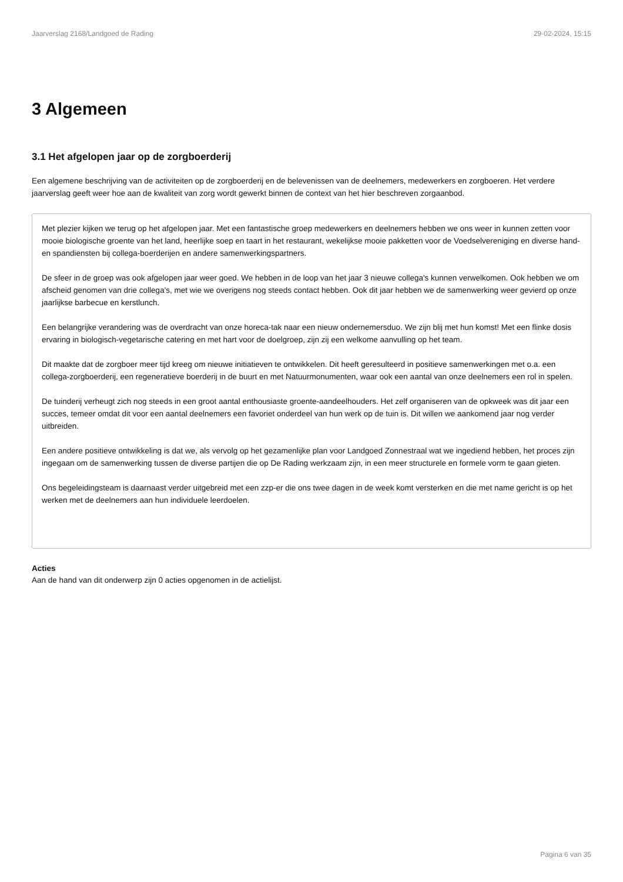Jaarverslag 2168/Landgoed de Rading 29-02-2024, 15:15
3 Algemeen
3.1 Het afgelopen jaar op de zorgboerderij
Een algemene beschrijving van de activiteiten op de zorgboerderij en de belevenissen van de deelnemers, medewerkers en zorgboeren. Het verdere jaarverslag geeft weer hoe aan de kwaliteit van zorg wordt gewerkt binnen de context van het hier beschreven zorgaanbod.
Met plezier kijken we terug op het afgelopen jaar. Met een fantastische groep medewerkers en deelnemers hebben we ons weer in kunnen zetten voor mooie biologische groente van het land, heerlijke soep en taart in het restaurant, wekelijkse mooie pakketten voor de Voedselvereniging en diverse hand- en spandiensten bij collega-boerderijen en andere samenwerkingspartners.
De sfeer in de groep was ook afgelopen jaar weer goed. We hebben in de loop van het jaar 3 nieuwe collega's kunnen verwelkomen. Ook hebben we om afscheid genomen van drie collega's, met wie we overigens nog steeds contact hebben. Ook dit jaar hebben we de samenwerking weer gevierd op onze jaarlijkse barbecue en kerstlunch.
Een belangrijke verandering was de overdracht van onze horeca-tak naar een nieuw ondernemersduo. We zijn blij met hun komst! Met een flinke dosis ervaring in biologisch-vegetarische catering en met hart voor de doelgroep, zijn zij een welkome aanvulling op het team.
Dit maakte dat de zorgboer meer tijd kreeg om nieuwe initiatieven te ontwikkelen. Dit heeft geresulteerd in positieve samenwerkingen met o.a. een collega-zorgboerderij, een regeneratieve boerderij in de buurt en met Natuurmonumenten, waar ook een aantal van onze deelnemers een rol in spelen.
De tuinderij verheugt zich nog steeds in een groot aantal enthousiaste groente-aandeelhouders. Het zelf organiseren van de opkweek was dit jaar een succes, temeer omdat dit voor een aantal deelnemers een favoriet onderdeel van hun werk op de tuin is. Dit willen we aankomend jaar nog verder uitbreiden.
Een andere positieve ontwikkeling is dat we, als vervolg op het gezamenlijke plan voor Landgoed Zonnestraal wat we ingediend hebben, het proces zijn ingegaan om de samenwerking tussen de diverse partijen die op De Rading werkzaam zijn, in een meer structurele en formele vorm te gaan gieten.
Ons begeleidingsteam is daarnaast verder uitgebreid met een zzp-er die ons twee dagen in de week komt versterken en die met name gericht is op het werken met de deelnemers aan hun individuele leerdoelen.
Acties
Aan de hand van dit onderwerp zijn 0 acties opgenomen in de actielijst.
Pagina 6 van 35